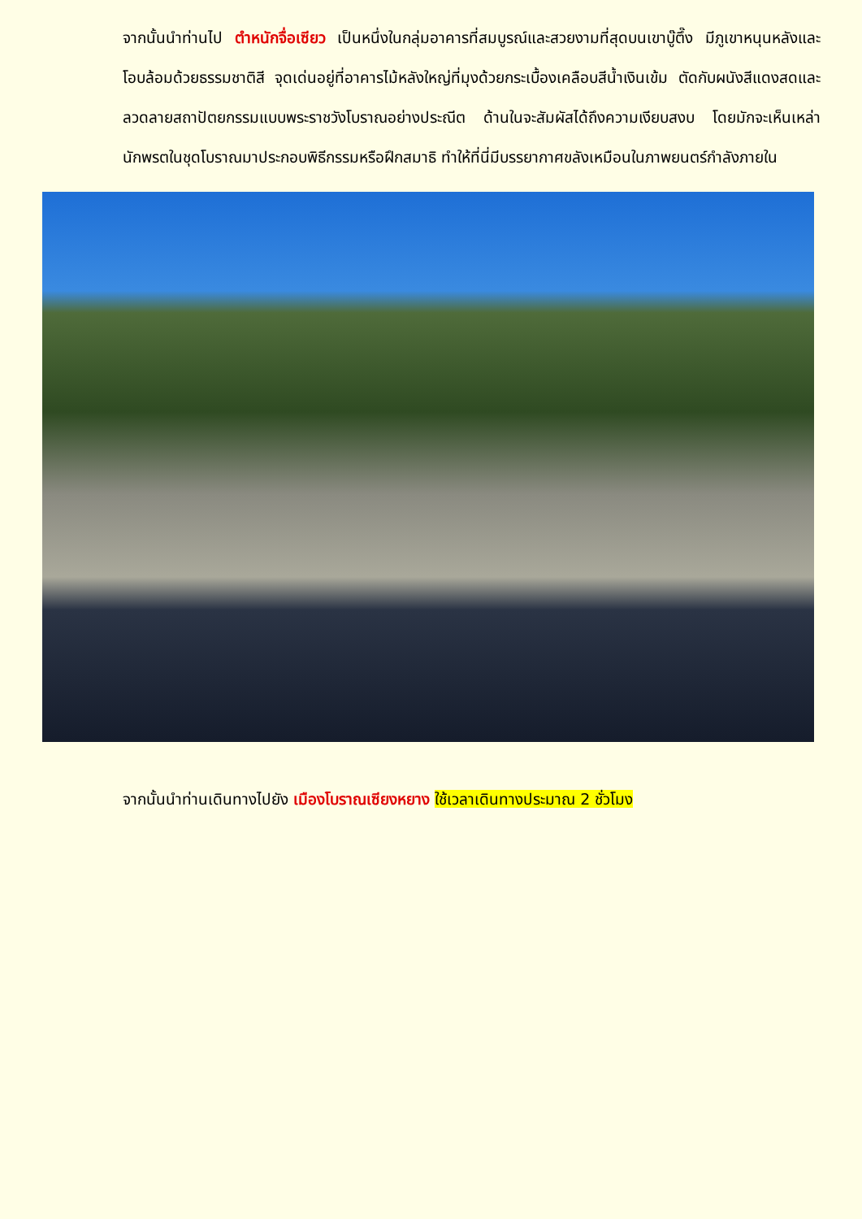จากนั้นนำท่านไป ตำหนักจื่อเซียว เป็นหนึ่งในกลุ่มอาคารที่สมบูรณ์และสวยงามที่สุดบนเขาบู๊ตึ๊ง มีภูเขาหนุนหลังและโอบล้อมด้วยธรรมชาติสี จุดเด่นอยู่ที่อาคารไม้หลังใหญ่ที่มุงด้วยกระเบื้องเคลือบสีน้ำเงินเข้ม ตัดกับผนังสีแดงสดและลวดลายสถาปัตยกรรมแบบพระราชวังโบราณอย่างประณีต ด้านในจะสัมผัสได้ถึงความเงียบสงบ โดยมักจะเห็นเหล่านักพรตในชุดโบราณมาประกอบพิธีกรรมหรือฝึกสมาธิ ทำให้ที่นี่มีบรรยากาศขลังเหมือนในภาพยนตร์กำลังภายใน
จากนั้นนำท่านเดินทางไปยัง เมืองโบราณเซียงหยาง ใช้เวลาเดินทางประมาณ 2 ชั่วโมง